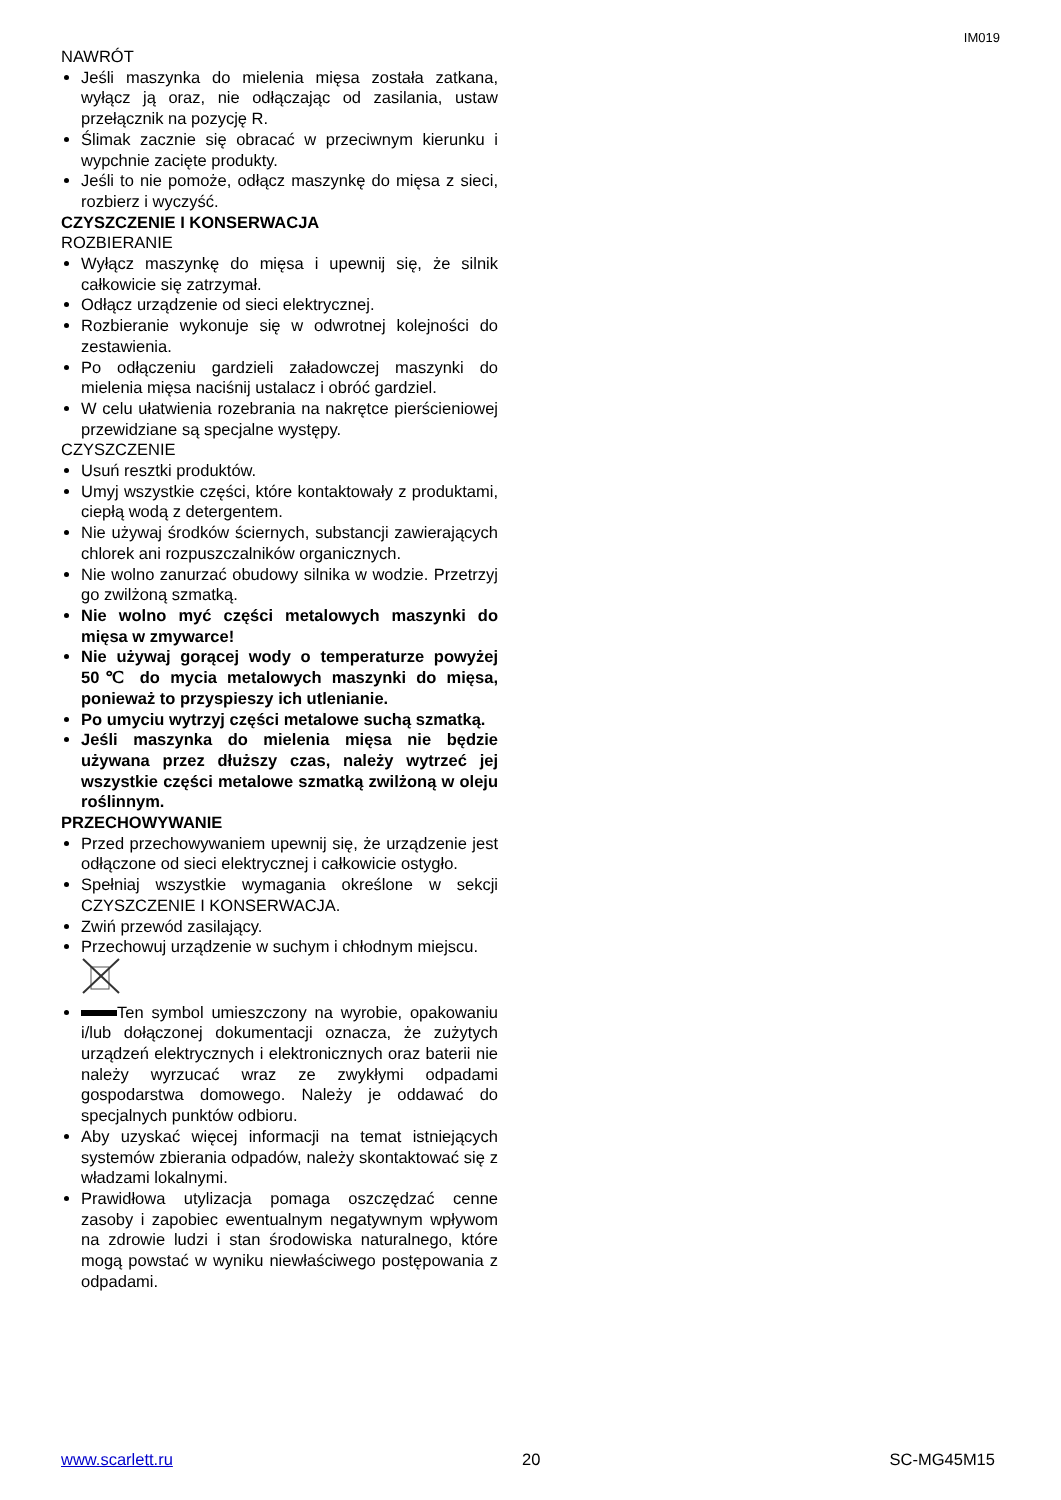IM019
NAWRÓT
Jeśli maszynka do mielenia mięsa została zatkana, wyłącz ją oraz, nie odłączając od zasilania, ustaw przełącznik na pozycję R.
Ślimak zacznie się obracać w przeciwnym kierunku i wypchnie zacięte produkty.
Jeśli to nie pomoże, odłącz maszynkę do mięsa z sieci, rozbierz i wyczyść.
CZYSZCZENIE I KONSERWACJA
ROZBIERANIE
Wyłącz maszynkę do mięsa i upewnij się, że silnik całkowicie się zatrzymał.
Odłącz urządzenie od sieci elektrycznej.
Rozbieranie wykonuje się w odwrotnej kolejności do zestawienia.
Po odłączeniu gardzieli załadowczej maszynki do mielenia mięsa naciśnij ustalacz i obróć gardziel.
W celu ułatwienia rozebrania na nakrętce pierścieniowej przewidziane są specjalne występy.
CZYSZCZENIE
Usuń resztki produktów.
Umyj wszystkie części, które kontaktowały z produktami, ciepłą wodą z detergentem.
Nie używaj środków ściernych, substancji zawierających chlorek ani rozpuszczalników organicznych.
Nie wolno zanurzać obudowy silnika w wodzie. Przetrzyj go zwilżoną szmatką.
Nie wolno myć części metalowych maszynki do mięsa w zmywarce!
Nie używaj gorącej wody o temperaturze powyżej 50℃ do mycia metalowych maszynki do mięsa, ponieważ to przyspieszy ich utlenianie.
Po umyciu wytrzyj części metalowe suchą szmatką.
Jeśli maszynka do mielenia mięsa nie będzie używana przez dłuższy czas, należy wytrzeć jej wszystkie części metalowe szmatką zwilżoną w oleju roślinnym.
PRZECHOWYWANIE
Przed przechowywaniem upewnij się, że urządzenie jest odłączone od sieci elektrycznej i całkowicie ostygło.
Spełniaj wszystkie wymagania określone w sekcji CZYSZCZENIE I KONSERWACJA.
Zwiń przewód zasilający.
Przechowuj urządzenie w suchym i chłodnym miejscu.
Ten symbol umieszczony na wyrobie, opakowaniu i/lub dołączonej dokumentacji oznacza, że zużytych urządzeń elektrycznych i elektronicznych oraz baterii nie należy wyrzucać wraz ze zwykłymi odpadami gospodarstwa domowego. Należy je oddawać do specjalnych punktów odbioru.
Aby uzyskać więcej informacji na temat istniejących systemów zbierania odpadów, należy skontaktować się z władzami lokalnymi.
Prawidłowa utylizacja pomaga oszczędzać cenne zasoby i zapobiec ewentualnym negatywnym wpływom na zdrowie ludzi i stan środowiska naturalnego, które mogą powstać w wyniku niewłaściwego postępowania z odpadami.
www.scarlett.ru 20 SC-MG45M15